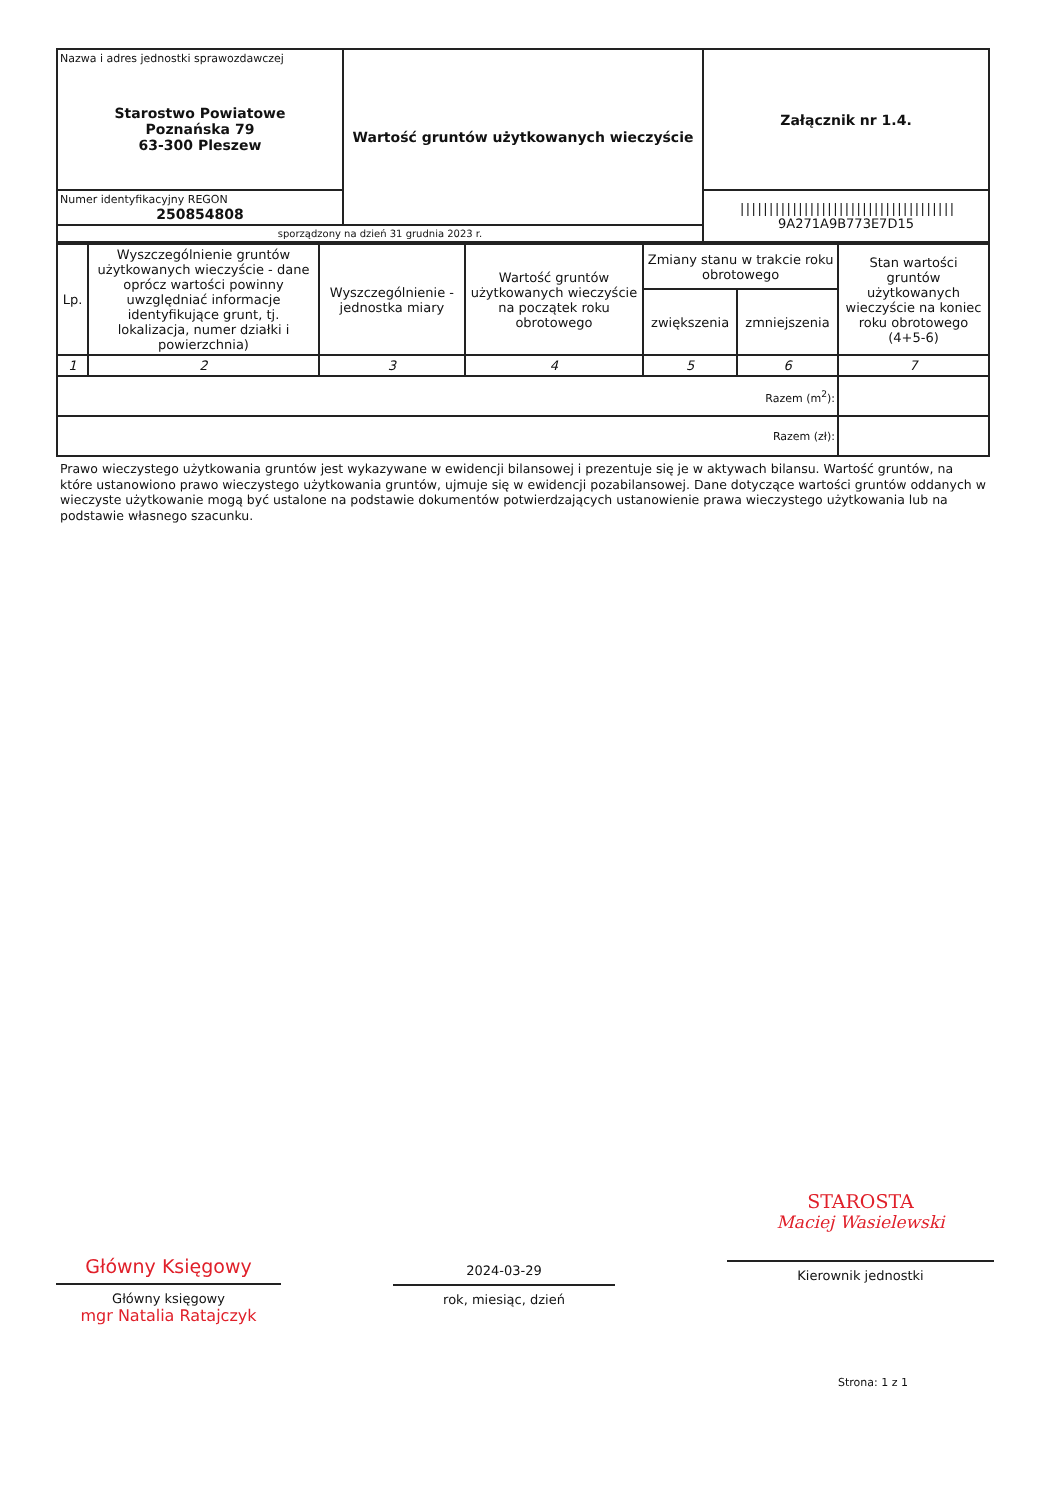| Nazwa i adres jednostki sprawozdawczej Starostwo Powiatowe Poznańska 79 63-300 Pleszew | Wartość gruntów użytkowanych wieczyście | Załącznik nr 1.4. |
| Numer identyfikacyjny REGON 250854808 | | ///////////////////////////////////// 9A271A9B773E7D15 |
| sporządzony na dzień 31 grudnia 2023 r. | | |
| Lp. | Wyszczególnienie gruntów użytkowanych wieczyście - dane oprócz wartości powinny uwzględniać informacje identyfikujące grunt, tj. lokalizacja, numer działki i powierzchnia) | Wyszczególnienie - jednostka miary | Wartość gruntów użytkowanych wieczyście na początek roku obrotowego | Zmiany stanu w trakcie roku obrotowego | | Stan wartości gruntów użytkowanych wieczyście na koniec roku obrotowego (4+5-6) |
| --- | --- | --- | --- | --- | --- | --- |
| | | | | zwiększenia | zmniejszenia | |
| 1 | 2 | 3 | 4 | 5 | 6 | 7 |
| Razem (m<sup>2</sup>): | | | | | | |
| Razem (zł): | | | | | | |
Prawo wieczystego użytkowania gruntów jest wykazywane w ewidencji bilansowej i prezentuje się je w aktywach bilansu. Wartość gruntów, na które ustanowiono prawo wieczystego użytkowania gruntów, ujmuje się w ewidencji pozabilansowej. Dane dotyczące wartości gruntów oddanych w wieczyste użytkowanie mogą być ustalone na podstawie dokumentów potwierdzających ustanowienie prawa wieczystego użytkowania lub na podstawie własnego szacunku.
Główny Księgowy
Główny księgowy
mgr Natalia Ratajczyk
2024-03-29
rok, miesiąc, dzień
STAROSTA
Maciej Wasielewski
Kierownik jednostki
Strona: 1 z 1